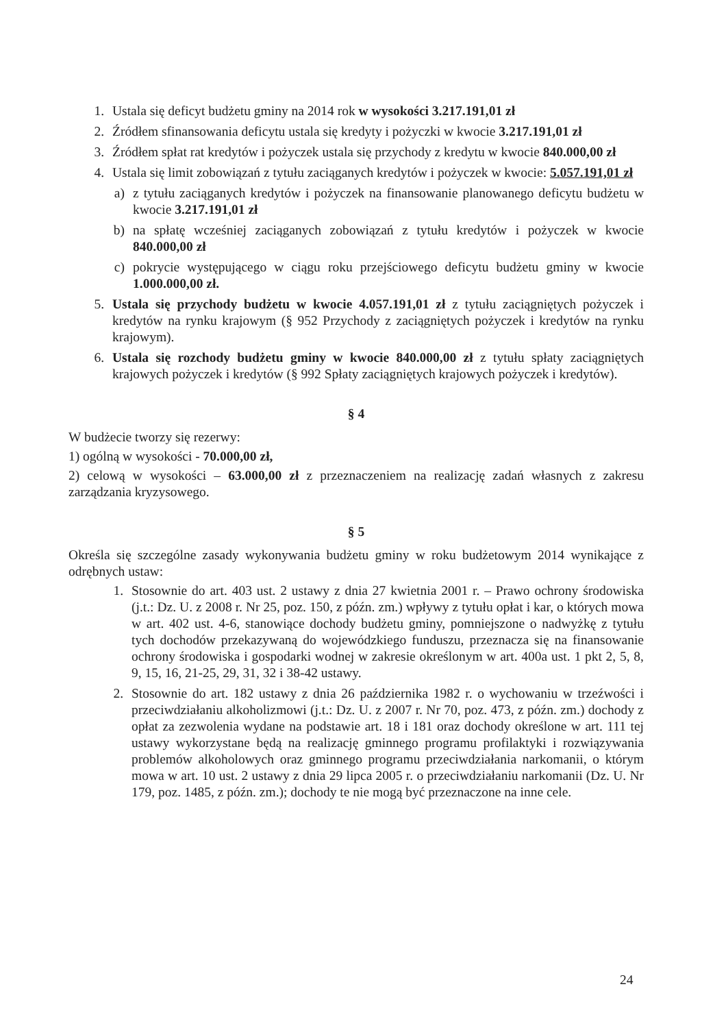1. Ustala się deficyt budżetu gminy na 2014 rok w wysokości 3.217.191,01 zł
2. Źródłem sfinansowania deficytu ustala się kredyty i pożyczki w kwocie 3.217.191,01 zł
3. Źródłem spłat rat kredytów i pożyczek ustala się przychody z kredytu w kwocie 840.000,00 zł
4. Ustala się limit zobowiązań z tytułu zaciąganych kredytów i pożyczek w kwocie: 5.057.191,01 zł
a) z tytułu zaciąganych kredytów i pożyczek na finansowanie planowanego deficytu budżetu w kwocie 3.217.191,01 zł
b) na spłatę wcześniej zaciąganych zobowiązań z tytułu kredytów i pożyczek w kwocie 840.000,00 zł
c) pokrycie występującego w ciągu roku przejściowego deficytu budżetu gminy w kwocie 1.000.000,00 zł.
5. Ustala się przychody budżetu w kwocie 4.057.191,01 zł z tytułu zaciągniętych pożyczek i kredytów na rynku krajowym (§ 952 Przychody z zaciągniętych pożyczek i kredytów na rynku krajowym).
6. Ustala się rozchody budżetu gminy w kwocie 840.000,00 zł z tytułu spłaty zaciągniętych krajowych pożyczek i kredytów (§ 992 Spłaty zaciągniętych krajowych pożyczek i kredytów).
§ 4
W budżecie tworzy się rezerwy:
1) ogólną w wysokości - 70.000,00 zł,
2) celową w wysokości – 63.000,00 zł z przeznaczeniem na realizację zadań własnych z zakresu zarządzania kryzysowego.
§ 5
Określa się szczególne zasady wykonywania budżetu gminy w roku budżetowym 2014 wynikające z odrębnych ustaw:
1. Stosownie do art. 403 ust. 2 ustawy z dnia 27 kwietnia 2001 r. – Prawo ochrony środowiska (j.t.: Dz. U. z 2008 r. Nr 25, poz. 150, z późn. zm.) wpływy z tytułu opłat i kar, o których mowa w art. 402 ust. 4-6, stanowiące dochody budżetu gminy, pomniejszone o nadwyżkę z tytułu tych dochodów przekazywaną do wojewódzkiego funduszu, przeznacza się na finansowanie ochrony środowiska i gospodarki wodnej w zakresie określonym w art. 400a ust. 1 pkt 2, 5, 8, 9, 15, 16, 21-25, 29, 31, 32 i 38-42 ustawy.
2. Stosownie do art. 182 ustawy z dnia 26 października 1982 r. o wychowaniu w trzeźwości i przeciwdziałaniu alkoholizmowi (j.t.: Dz. U. z 2007 r. Nr 70, poz. 473, z późn. zm.) dochody z opłat za zezwolenia wydane na podstawie art. 18 i 181 oraz dochody określone w art. 111 tej ustawy wykorzystane będą na realizację gminnego programu profilaktyki i rozwiązywania problemów alkoholowych oraz gminnego programu przeciwdziałania narkomanii, o którym mowa w art. 10 ust. 2 ustawy z dnia 29 lipca 2005 r. o przeciwdziałaniu narkomanii (Dz. U. Nr 179, poz. 1485, z późn. zm.); dochody te nie mogą być przeznaczone na inne cele.
24